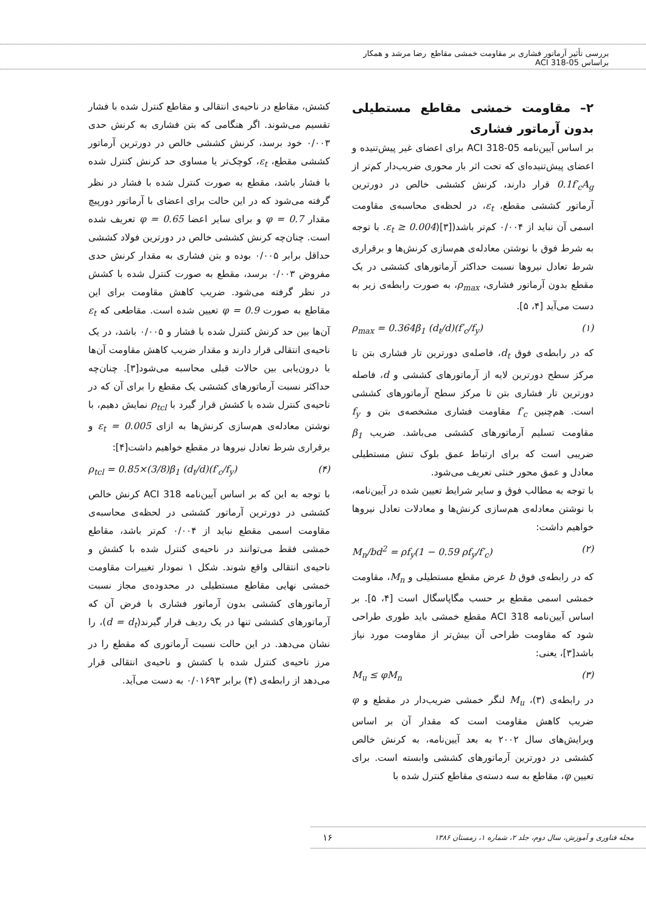بررسی تأثیر آرماتور فشاری بر مقاومت خمشی مقاطع براساس ACI 318-05 رضا مرشد و همکار
۲– مقاومت خمشی مقاطع مستطیلی بدون آرماتور فشاری
بر اساس آیین‌نامه ACI 318-05 برای اعضای غیر پیش‌تنیده و اعضای پیش‌تنیده‌ای که تحت اثر بار محوری ضریب‌دار کم‌تر از 0.1f′<sub>c</sub>A<sub>g</sub> قرار دارند، کرنش کششی خالص در دورترین آرماتور کششی مقطع، ε<sub>t</sub>، در لحظه‌ی محاسبه‌ی مقاومت اسمی آن نباید از ۰/۰۰۴ کم‌تر باشد(ε<sub>t</sub> ≥ 0.004)[۳]. با توجه به شرط فوق با نوشتن معادله‌ی هم‌سازی کرنش‌ها و برقراری شرط تعادل نیروها نسبت حداکثر آرماتورهای کششی در یک مقطع بدون آرماتور فشاری، ρ<sub>max</sub>، به صورت رابطه‌ی زیر به دست می‌آید [۴، ۵].
ρ<sub>max</sub> = 0.364β<sub>1</sub> (d<sub>t</sub>/d)(f′<sub>c</sub>/f<sub>y</sub>) (۱)
که در رابطه‌ی فوق d<sub>t</sub>، فاصله‌ی دورترین تار فشاری بتن تا مرکز سطح دورترین لایه از آرماتورهای کششی و d، فاصله دورترین تار فشاری بتن تا مرکز سطح آرماتورهای کششی است. هم‌چنین f′<sub>c</sub> مقاومت فشاری مشخصه‌ی بتن و f<sub>y</sub> مقاومت تسلیم آرماتورهای کششی می‌باشد. ضریب β<sub>1</sub> ضریبی است که برای ارتباط عمق بلوک تنش مستطیلی معادل و عمق محور خنثی تعریف می‌شود.
با توجه به مطالب فوق و سایر شرایط تعیین شده در آیین‌نامه، با نوشتن معادله‌ی هم‌سازی کرنش‌ها و معادلات تعادل نیروها خواهیم داشت:
M<sub>n</sub>/bd<sup>2</sup> = ρf<sub>y</sub>(1 − 0.59 ρf<sub>y</sub>/f′<sub>c</sub>) (۲)
که در رابطه‌ی فوق b عرض مقطع مستطیلی و M<sub>n</sub>، مقاومت خمشی اسمی مقطع بر حسب مگاپاسگال است [۴، ۵]. بر اساس آیین‌نامه ACI 318 مقطع خمشی باید طوری طراحی شود که مقاومت طراحی آن بیش‌تر از مقاومت مورد نیاز باشد[۳]، یعنی:
M<sub>u</sub> ≤ φM<sub>n</sub> (۳)
در رابطه‌ی (۳)، M<sub>u</sub> لنگر خمشی ضریب‌دار در مقطع و φ ضریب کاهش مقاومت است که مقدار آن بر اساس ویرایش‌های سال ۲۰۰۲ به بعد آیین‌نامه، به کرنش خالص کششی در دورترین آرماتورهای کششی وابسته است. برای تعیین φ، مقاطع به سه دسته‌ی مقاطع کنترل شده با
کشش، مقاطع در ناحیه‌ی انتقالی و مقاطع کنترل شده با فشار تقسیم می‌شوند. اگر هنگامی که بتن فشاری به کرنش حدی ۰/۰۰۳ خود برسد، کرنش کششی خالص در دورترین آرماتور کششی مقطع، ε<sub>t</sub>، کوچک‌تر یا مساوی حد کرنش کنترل شده با فشار باشد، مقطع به صورت کنترل شده با فشار در نظر گرفته می‌شود که در این حالت برای اعضای با آرماتور دورپیچ مقدار φ = 0.7 و برای سایر اعضا φ = 0.65 تعریف شده است. چنان‌چه کرنش کششی خالص در دورترین فولاد کششی حداقل برابر ۰/۰۰۵ بوده و بتن فشاری به مقدار کرنش حدی مفروض ۰/۰۰۳ برسد، مقطع به صورت کنترل شده با کشش در نظر گرفته می‌شود. ضریب کاهش مقاومت برای این مقاطع به صورت φ = 0.9 تعیین شده است. مقاطعی که ε<sub>t</sub> آن‌ها بین حد کرنش کنترل شده با فشار و ۰/۰۰۵ باشد، در یک ناحیه‌ی انتقالی قرار دارند و مقدار ضریب کاهش مقاومت آن‌ها با درون‌یابی بین حالات قبلی محاسبه می‌شود[۳]. چنان‌چه حداکثر نسبت آرماتورهای کششی یک مقطع را برای آن که در ناحیه‌ی کنترل شده با کشش قرار گیرد با ρ<sub>tcl</sub> نمایش دهیم، با نوشتن معادله‌ی هم‌سازی کرنش‌ها به ازای ε<sub>t</sub> = 0.005 و برقراری شرط تعادل نیروها در مقطع خواهیم داشت[۴]:
ρ<sub>tcl</sub> = 0.85×(3/8)β<sub>1</sub> (d<sub>t</sub>/d)(f′<sub>c</sub>/f<sub>y</sub>) (۴)
با توجه به این که بر اساس آیین‌نامه ACI 318 کرنش خالص کششی در دورترین آرماتور کششی در لحظه‌ی محاسبه‌ی مقاومت اسمی مقطع نباید از ۰/۰۰۴ کم‌تر باشد، مقاطع خمشی فقط می‌توانند در ناحیه‌ی کنترل شده با کشش و ناحیه‌ی انتقالی واقع شوند. شکل ۱ نمودار تغییرات مقاومت خمشی نهایی مقاطع مستطیلی در محدوده‌ی مجاز نسبت آرماتورهای کششی بدون آرماتور فشاری با فرض آن که آرماتورهای کششی تنها در یک ردیف قرار گیرند(d = d<sub>t</sub>)، را نشان می‌دهد. در این حالت نسبت آرماتوری که مقطع را در مرز ناحیه‌ی کنترل شده با کشش و ناحیه‌ی انتقالی قرار می‌دهد از رابطه‌ی (۴) برابر ۰/۰۱۶۹۳ به دست می‌آید.
مجله فناوری و آموزش، سال دوم، جلد ۲، شماره ۱، زمستان ۱۳۸۶ ۱۶